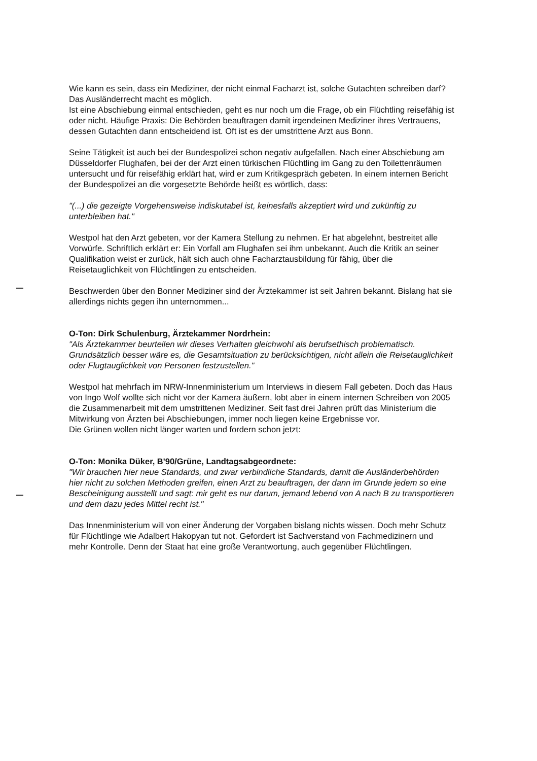Wie kann es sein, dass ein Mediziner, der nicht einmal Facharzt ist, solche Gutachten schreiben darf? Das Ausländerrecht macht es möglich.
Ist eine Abschiebung einmal entschieden, geht es nur noch um die Frage, ob ein Flüchtling reisefähig ist oder nicht. Häufige Praxis: Die Behörden beauftragen damit irgendeinen Mediziner ihres Vertrauens, dessen Gutachten dann entscheidend ist. Oft ist es der umstrittene Arzt aus Bonn.
Seine Tätigkeit ist auch bei der Bundespolizei schon negativ aufgefallen. Nach einer Abschiebung am Düsseldorfer Flughafen, bei der der Arzt einen türkischen Flüchtling im Gang zu den Toilettenräumen untersucht und für reisefähig erklärt hat, wird er zum Kritikgespräch gebeten. In einem internen Bericht der Bundespolizei an die vorgesetzte Behörde heißt es wörtlich, dass:
"(...) die gezeigte Vorgehensweise indiskutabel ist, keinesfalls akzeptiert wird und zukünftig zu unterbleiben hat."
Westpol hat den Arzt gebeten, vor der Kamera Stellung zu nehmen. Er hat abgelehnt, bestreitet alle Vorwürfe. Schriftlich erklärt er: Ein Vorfall am Flughafen sei ihm unbekannt. Auch die Kritik an seiner Qualifikation weist er zurück, hält sich auch ohne Facharztausbildung für fähig, über die Reisetauglichkeit von Flüchtlingen zu entscheiden.
Beschwerden über den Bonner Mediziner sind der Ärztekammer ist seit Jahren bekannt. Bislang hat sie allerdings nichts gegen ihn unternommen...
O-Ton: Dirk Schulenburg, Ärztekammer Nordrhein:
"Als Ärztekammer beurteilen wir dieses Verhalten gleichwohl als berufsethisch problematisch. Grundsätzlich besser wäre es, die Gesamtsituation zu berücksichtigen, nicht allein die Reisetauglichkeit oder Flugtauglichkeit von Personen festzustellen."
Westpol hat mehrfach im NRW-Innenministerium um Interviews in diesem Fall gebeten. Doch das Haus von Ingo Wolf wollte sich nicht vor der Kamera äußern, lobt aber in einem internen Schreiben von 2005 die Zusammenarbeit mit dem umstrittenen Mediziner. Seit fast drei Jahren prüft das Ministerium die Mitwirkung von Ärzten bei Abschiebungen, immer noch liegen keine Ergebnisse vor.
Die Grünen wollen nicht länger warten und fordern schon jetzt:
O-Ton: Monika Düker, B'90/Grüne, Landtagsabgeordnete:
"Wir brauchen hier neue Standards, und zwar verbindliche Standards, damit die Ausländerbehörden hier nicht zu solchen Methoden greifen, einen Arzt zu beauftragen, der dann im Grunde jedem so eine Bescheinigung ausstellt und sagt: mir geht es nur darum, jemand lebend von A nach B zu transportieren und dem dazu jedes Mittel recht ist."
Das Innenministerium will von einer Änderung der Vorgaben bislang nichts wissen. Doch mehr Schutz für Flüchtlinge wie Adalbert Hakopyan tut not. Gefordert ist Sachverstand von Fachmedizinern und mehr Kontrolle. Denn der Staat hat eine große Verantwortung, auch gegenüber Flüchtlingen.